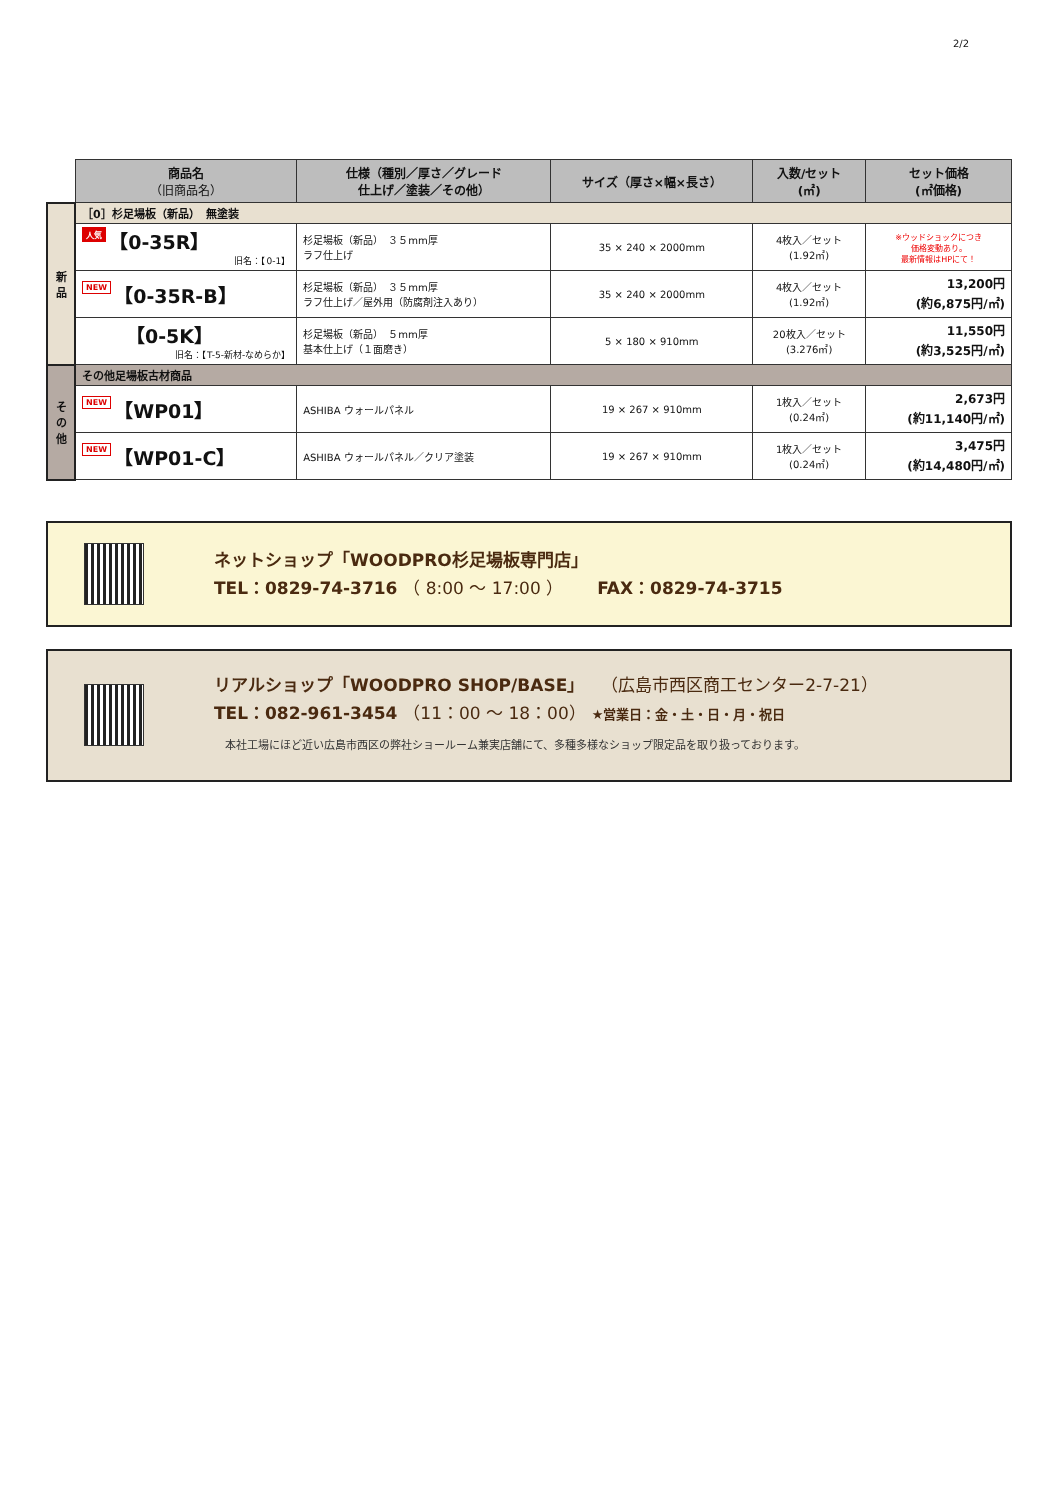2/2
| | 商品名 （旧商品名） | 仕様（種別／厚さ／グレード 仕上げ／塗装／その他） | サイズ（厚さ×幅×長さ） | 入数/セット (㎡) | セット価格 (㎡価格) |
| --- | --- | --- | --- | --- | --- |
| 新 品 | ［0］杉足場板（新品） 無塗装 | | | | |
| | 人気 【0-35R】 旧名：【0-1】 | 杉足場板（新品） ３５mm厚 ラフ仕上げ | 35 × 240 × 2000mm | 4枚入／セット (1.92㎡) | ※ウッドショックにつき 価格変動あり。 最新情報はHPにて！ |
| | NEW 【0-35R-B】 | 杉足場板（新品） ３５mm厚 ラフ仕上げ／屋外用（防腐剤注入あり） | 35 × 240 × 2000mm | 4枚入／セット (1.92㎡) | 13,200円 (約6,875円/㎡) |
| | 【0-5K】 旧名：【T-5-新材-なめらか】 | 杉足場板（新品） ５mm厚 基本仕上げ（１面磨き） | 5 × 180 × 910mm | 20枚入／セット (3.276㎡) | 11,550円 (約3,525円/㎡) |
| そ の 他 | その他足場板古材商品 | | | | |
| | NEW 【WP01】 | ASHIBA ウォールパネル | 19 × 267 × 910mm | 1枚入／セット (0.24㎡) | 2,673円 (約11,140円/㎡) |
| | NEW 【WP01-C】 | ASHIBA ウォールパネル／クリア塗装 | 19 × 267 × 910mm | 1枚入／セット (0.24㎡) | 3,475円 (約14,480円/㎡) |
ネットショップ「WOODPRO杉足場板専門店」
TEL：0829-74-3716 （ 8:00 ～ 17:00 ）　　FAX：0829-74-3715
リアルショップ「WOODPRO SHOP/BASE」　（広島市西区商工センター2-7-21）
TEL：082-961-3454 （11：00 ～ 18：00） ★営業日：金・土・日・月・祝日
　本社工場にほど近い広島市西区の弊社ショールーム兼実店舗にて、多種多様なショップ限定品を取り扱っております。